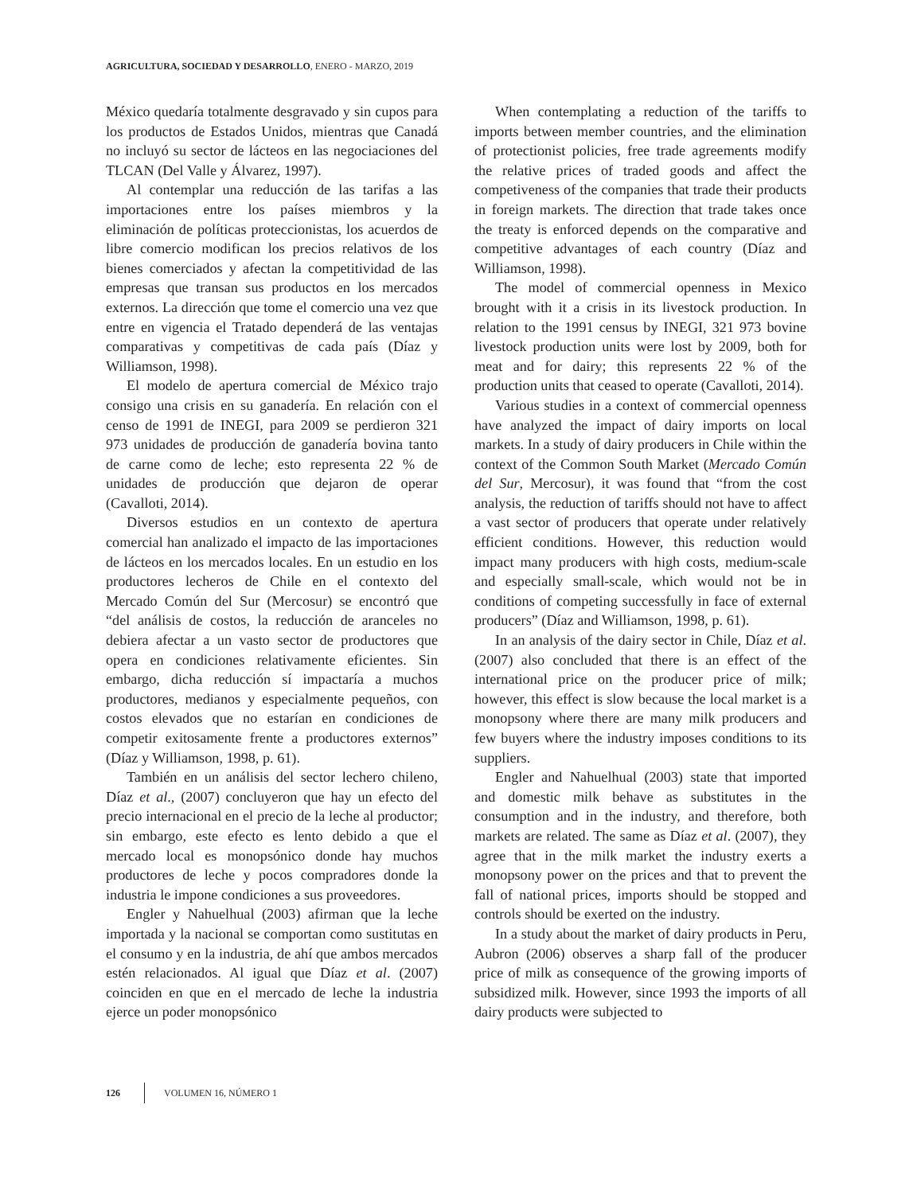AGRICULTURA, SOCIEDAD Y DESARROLLO, ENERO - MARZO, 2019
México quedaría totalmente desgravado y sin cupos para los productos de Estados Unidos, mientras que Canadá no incluyó su sector de lácteos en las negociaciones del TLCAN (Del Valle y Álvarez, 1997).
Al contemplar una reducción de las tarifas a las importaciones entre los países miembros y la eliminación de políticas proteccionistas, los acuerdos de libre comercio modifican los precios relativos de los bienes comerciados y afectan la competitividad de las empresas que transan sus productos en los mercados externos. La dirección que tome el comercio una vez que entre en vigencia el Tratado dependerá de las ventajas comparativas y competitivas de cada país (Díaz y Williamson, 1998).
El modelo de apertura comercial de México trajo consigo una crisis en su ganadería. En relación con el censo de 1991 de INEGI, para 2009 se perdieron 321 973 unidades de producción de ganadería bovina tanto de carne como de leche; esto representa 22 % de unidades de producción que dejaron de operar (Cavalloti, 2014).
Diversos estudios en un contexto de apertura comercial han analizado el impacto de las importaciones de lácteos en los mercados locales. En un estudio en los productores lecheros de Chile en el contexto del Mercado Común del Sur (Mercosur) se encontró que “del análisis de costos, la reducción de aranceles no debiera afectar a un vasto sector de productores que opera en condiciones relativamente eficientes. Sin embargo, dicha reducción sí impactaría a muchos productores, medianos y especialmente pequeños, con costos elevados que no estarían en condiciones de competir exitosamente frente a productores externos” (Díaz y Williamson, 1998, p. 61).
También en un análisis del sector lechero chileno, Díaz et al., (2007) concluyeron que hay un efecto del precio internacional en el precio de la leche al productor; sin embargo, este efecto es lento debido a que el mercado local es monopsónico donde hay muchos productores de leche y pocos compradores donde la industria le impone condiciones a sus proveedores.
Engler y Nahuelhual (2003) afirman que la leche importada y la nacional se comportan como sustitutas en el consumo y en la industria, de ahí que ambos mercados estén relacionados. Al igual que Díaz et al. (2007) coinciden en que en el mercado de leche la industria ejerce un poder monopsónico
When contemplating a reduction of the tariffs to imports between member countries, and the elimination of protectionist policies, free trade agreements modify the relative prices of traded goods and affect the competiveness of the companies that trade their products in foreign markets. The direction that trade takes once the treaty is enforced depends on the comparative and competitive advantages of each country (Díaz and Williamson, 1998).
The model of commercial openness in Mexico brought with it a crisis in its livestock production. In relation to the 1991 census by INEGI, 321 973 bovine livestock production units were lost by 2009, both for meat and for dairy; this represents 22 % of the production units that ceased to operate (Cavalloti, 2014).
Various studies in a context of commercial openness have analyzed the impact of dairy imports on local markets. In a study of dairy producers in Chile within the context of the Common South Market (Mercado Común del Sur, Mercosur), it was found that “from the cost analysis, the reduction of tariffs should not have to affect a vast sector of producers that operate under relatively efficient conditions. However, this reduction would impact many producers with high costs, medium-scale and especially small-scale, which would not be in conditions of competing successfully in face of external producers” (Díaz and Williamson, 1998, p. 61).
In an analysis of the dairy sector in Chile, Díaz et al. (2007) also concluded that there is an effect of the international price on the producer price of milk; however, this effect is slow because the local market is a monopsony where there are many milk producers and few buyers where the industry imposes conditions to its suppliers.
Engler and Nahuelhual (2003) state that imported and domestic milk behave as substitutes in the consumption and in the industry, and therefore, both markets are related. The same as Díaz et al. (2007), they agree that in the milk market the industry exerts a monopsony power on the prices and that to prevent the fall of national prices, imports should be stopped and controls should be exerted on the industry.
In a study about the market of dairy products in Peru, Aubron (2006) observes a sharp fall of the producer price of milk as consequence of the growing imports of subsidized milk. However, since 1993 the imports of all dairy products were subjected to
126 VOLUMEN 16, NÚMERO 1